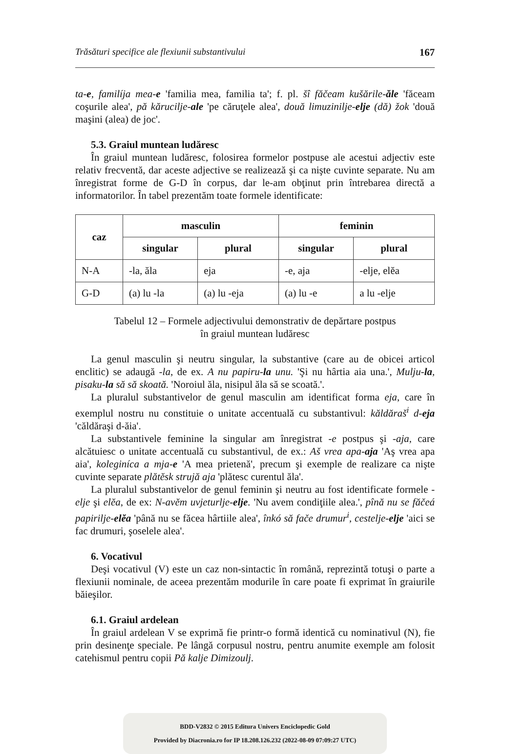Trăsături specifice ale flexiunii substantivului 167
ta-e, familíja mea-e 'familia mea, familia ta'; f. pl. šî făčeam kušările-ăle 'făceam coşurile alea', pă kărucilje-ale 'pe căruţele alea', două limuzinilje-elje (dă) žok 'două maşini (alea) de joc'.
5.3. Graiul muntean ludăresc
În graiul muntean ludăresc, folosirea formelor postpuse ale acestui adjectiv este relativ frecventă, dar aceste adjective se realizează şi ca nişte cuvinte separate. Nu am înregistrat forme de G-D în corpus, dar le-am obţinut prin întrebarea directă a informatorilor. În tabel prezentăm toate formele identificate:
| caz | masculin | | feminin | |
| --- | --- | --- | --- | --- |
| | singular | plural | singular | plural |
| N-A | -la, ăla | eja | -e, aja | -elje, elĕa |
| G-D | (a) lu -la | (a) lu -eja | (a) lu -e | a lu -elje |
Tabelul 12 – Formele adjectivului demonstrativ de depărtare postpus
în graiul muntean ludăresc
La genul masculin şi neutru singular, la substantive (care au de obicei articol enclitic) se adaugă -la, de ex. A nu papiru-la unu. 'Şi nu hârtia aia una.', Mulju-la, pisaku-la să să skoată. 'Noroiul ăla, nisipul ăla să se scoată.'.
La pluralul substantivelor de genul masculin am identificat forma eja, care în exemplul nostru nu constituie o unitate accentuală cu substantivul: kăldăraš<sup>i</sup> d-eja 'căldăraşi d-ăia'.
La substantivele feminine la singular am înregistrat -e postpus şi -aja, care alcătuiesc o unitate accentuală cu substantivul, de ex.: Aš vrea apa-aja 'Aş vrea apa aia', koleginíca a mja-e 'A mea prietenă', precum şi exemple de realizare ca nişte cuvinte separate plătĕsk strujă aja 'plătesc curentul ăla'.
La pluralul substantivelor de genul feminin şi neutru au fost identificate formele -elje şi elĕa, de ex: N-avĕm uvjeturlje-elje. 'Nu avem condiţiile alea.', pînă nu se făčeá papirilje-elĕa 'până nu se făcea hârtiile alea', înkó să fače drumur<sup>i</sup>, cestelje-elje 'aici se fac drumuri, şoselele alea'.
6. Vocativul
Deşi vocativul (V) este un caz non-sintactic în română, reprezintă totuşi o parte a flexiunii nominale, de aceea prezentăm modurile în care poate fi exprimat în graiurile băieşilor.
6.1. Graiul ardelean
În graiul ardelean V se exprimă fie printr-o formă identică cu nominativul (N), fie prin desinenţe speciale. Pe lângă corpusul nostru, pentru anumite exemple am folosit catehismul pentru copii Pă kalje Dimizoulj.
BDD-V2832 © 2015 Editura Univers Enciclopedic Gold
Provided by Diacronia.ro for IP 18.208.126.232 (2022-08-09 07:09:27 UTC)